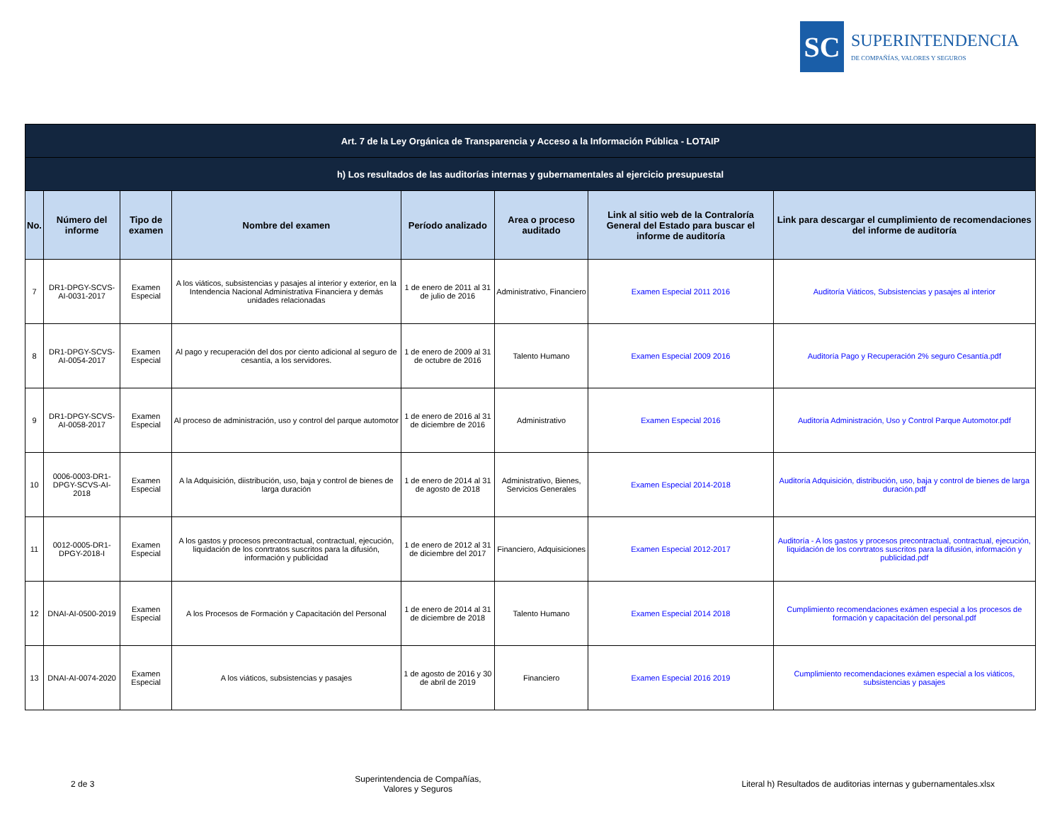SC
SUPERINTENDENCIA
DE COMPAÑÍAS, VALORES Y SEGUROS
| Art. 7 de la Ley Orgánica de Transparencia y Acceso a la Información Pública - LOTAIP | | | | | | | |
| --- | --- | --- | --- | --- | --- | --- | --- |
| h) Los resultados de las auditorías internas y gubernamentales al ejercicio presupuestal | | | | | | | |
| No. | Número del informe | Tipo de examen | Nombre del examen | Período analizado | Area o proceso auditado | Link al sitio web de la Contraloría General del Estado para buscar el informe de auditoría | Link para descargar el cumplimiento de recomendaciones del informe de auditoría |
| 7 | DR1-DPGY-SCVS-AI-0031-2017 | Examen Especial | A los viáticos, subsistencias y pasajes al interior y exterior, en la Intendencia Nacional Administrativa Financiera y demás unidades relacionadas | 1 de enero de 2011 al 31 de julio de 2016 | Administrativo, Financiero | Examen Especial 2011 2016 | Auditoría Viáticos, Subsistencias y pasajes al interior |
| 8 | DR1-DPGY-SCVS-AI-0054-2017 | Examen Especial | Al pago y recuperación del dos por ciento adicional al seguro de cesantía, a los servidores. | 1 de enero de 2009 al 31 de octubre de 2016 | Talento Humano | Examen Especial 2009 2016 | Auditoría Pago y Recuperación 2% seguro Cesantía.pdf |
| 9 | DR1-DPGY-SCVS-AI-0058-2017 | Examen Especial | Al proceso de administración, uso y control del parque automotor | 1 de enero de 2016 al 31 de diciembre de 2016 | Administrativo | Examen Especial 2016 | Auditoría Administración, Uso y Control Parque Automotor.pdf |
| 10 | 0006-0003-DR1-DPGY-SCVS-AI-2018 | Examen Especial | A la Adquisición, diistribución, uso, baja y control de bienes de larga duración | 1 de enero de 2014 al 31 de agosto de 2018 | Administrativo, Bienes, Servicios Generales | Examen Especial 2014-2018 | Auditoría Adquisición, distribución, uso, baja y control de bienes de larga duración.pdf |
| 11 | 0012-0005-DR1-DPGY-2018-I | Examen Especial | A los gastos y procesos precontractual, contractual, ejecución, liquidación de los conrtratos suscritos para la difusión, información y publicidad | 1 de enero de 2012 al 31 de diciembre del 2017 | Financiero, Adquisiciones | Examen Especial 2012-2017 | Auditoría - A los gastos y procesos precontractual, contractual, ejecución, liquidación de los conrtratos suscritos para la difusión, información y publicidad.pdf |
| 12 | DNAI-AI-0500-2019 | Examen Especial | A los Procesos de Formación y Capacitación del Personal | 1 de enero de 2014 al 31 de diciembre de 2018 | Talento Humano | Examen Especial 2014 2018 | Cumplimiento recomendaciones exámen especial a los procesos de formación y capacitación del personal.pdf |
| 13 | DNAI-AI-0074-2020 | Examen Especial | A los viáticos, subsistencias y pasajes | 1 de agosto de 2016 y 30 de abril de 2019 | Financiero | Examen Especial 2016 2019 | Cumplimiento recomendaciones exámen especial a los viáticos, subsistencias y pasajes |
2 de 3 Superintendencia de Compañías,
Valores y Seguros Literal h) Resultados de auditorias internas y gubernamentales.xlsx